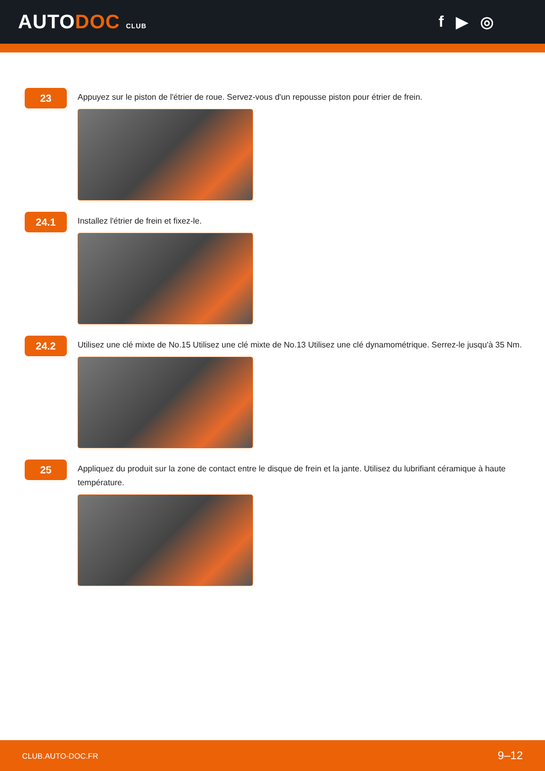AUTODOC CLUB
f ▶ ◎
23
Appuyez sur le piston de l'étrier de roue. Servez-vous d'un repousse piston pour étrier de frein.
24.1
Installez l'étrier de frein et fixez-le.
24.2
Utilisez une clé mixte de No.15 Utilisez une clé mixte de No.13 Utilisez une clé dynamométrique. Serrez-le jusqu'à 35 Nm.
25
Appliquez du produit sur la zone de contact entre le disque de frein et la jante. Utilisez du lubrifiant céramique à haute température.
CLUB.AUTO-DOC.FR 9–12